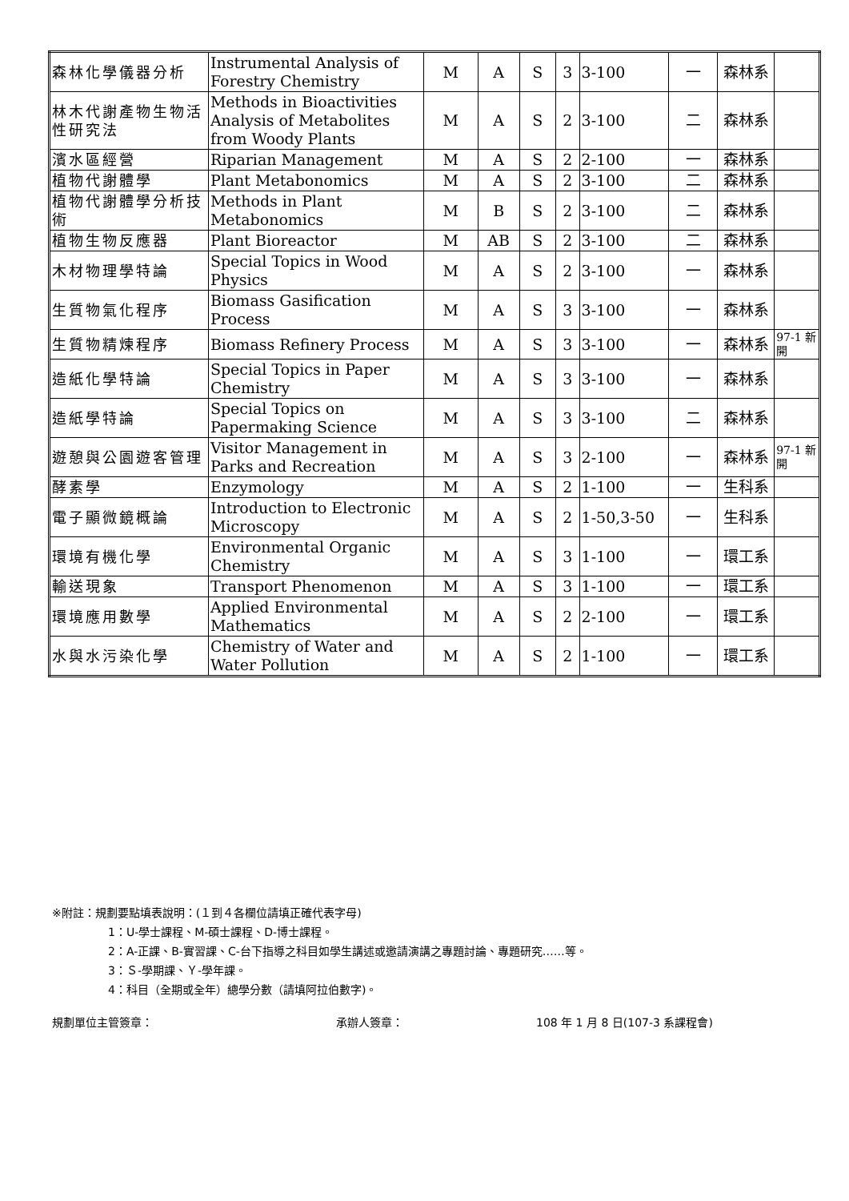| 森林化學儀器分析 | Instrumental Analysis of Forestry Chemistry | M | A | S | 3 | 3-100 | 一 | 森林系 | |
| 林木代謝產物生物活性研究法 | Methods in Bioactivities Analysis of Metabolites from Woody Plants | M | A | S | 2 | 3-100 | 二 | 森林系 | |
| 濱水區經營 | Riparian Management | M | A | S | 2 | 2-100 | 一 | 森林系 | |
| 植物代謝體學 | Plant Metabonomics | M | A | S | 2 | 3-100 | 二 | 森林系 | |
| 植物代謝體學分析技術 | Methods in Plant Metabonomics | M | B | S | 2 | 3-100 | 二 | 森林系 | |
| 植物生物反應器 | Plant Bioreactor | M | AB | S | 2 | 3-100 | 二 | 森林系 | |
| 木材物理學特論 | Special Topics in Wood Physics | M | A | S | 2 | 3-100 | 一 | 森林系 | |
| 生質物氣化程序 | Biomass Gasification Process | M | A | S | 3 | 3-100 | 一 | 森林系 | |
| 生質物精煉程序 | Biomass Refinery Process | M | A | S | 3 | 3-100 | 一 | 森林系 | 97-1 新開 |
| 造紙化學特論 | Special Topics in Paper Chemistry | M | A | S | 3 | 3-100 | 一 | 森林系 | |
| 造紙學特論 | Special Topics on Papermaking Science | M | A | S | 3 | 3-100 | 二 | 森林系 | |
| 遊憩與公園遊客管理 | Visitor Management in Parks and Recreation | M | A | S | 3 | 2-100 | 一 | 森林系 | 97-1 新開 |
| 酵素學 | Enzymology | M | A | S | 2 | 1-100 | 一 | 生科系 | |
| 電子顯微鏡概論 | Introduction to Electronic Microscopy | M | A | S | 2 | 1-50,3-50 | 一 | 生科系 | |
| 環境有機化學 | Environmental Organic Chemistry | M | A | S | 3 | 1-100 | 一 | 環工系 | |
| 輸送現象 | Transport Phenomenon | M | A | S | 3 | 1-100 | 一 | 環工系 | |
| 環境應用數學 | Applied Environmental Mathematics | M | A | S | 2 | 2-100 | 一 | 環工系 | |
| 水與水污染化學 | Chemistry of Water and Water Pollution | M | A | S | 2 | 1-100 | 一 | 環工系 | |
※附註：規劃要點填表說明：(１到４各欄位請填正確代表字母)
1：U-學士課程、M-碩士課程、D-博士課程。
2：A-正課、B-實習課、C-台下指導之科目如學生講述或邀請演講之專題討論、專題研究……等。
3：Ｓ-學期課、Ｙ-學年課。
4：科目（全期或全年）總學分數（請填阿拉伯數字)。
規劃單位主管簽章： 承辦人簽章： 108 年 1 月 8 日(107-3 系課程會)